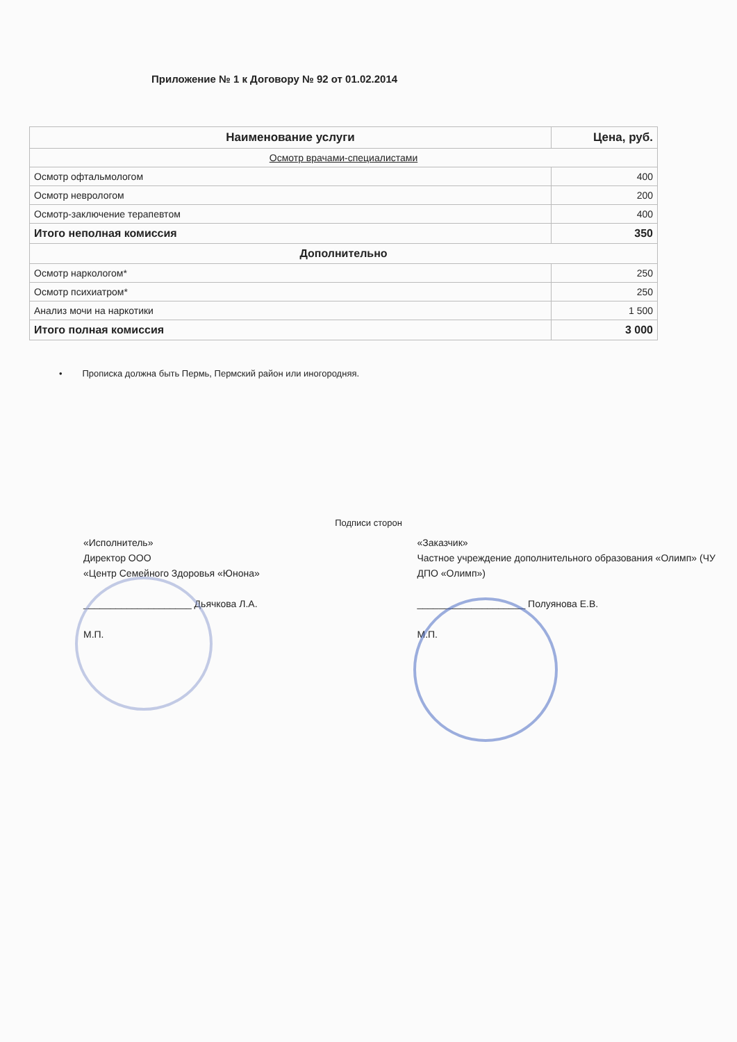Приложение № 1 к Договору № 92 от 01.02.2014
| Наименование услуги | Цена, руб. |
| --- | --- |
| Осмотр врачами-специалистами | |
| Осмотр офтальмологом | 400 |
| Осмотр неврологом | 200 |
| Осмотр-заключение терапевтом | 400 |
| Итого неполная комиссия | 350 |
| Дополнительно | |
| Осмотр наркологом* | 250 |
| Осмотр психиатром* | 250 |
| Анализ мочи на наркотики | 1 500 |
| Итого полная комиссия | 3 000 |
• Прописка должна быть Пермь, Пермский район или иногородняя.
Подписи сторон
«Исполнитель»
Директор ООО
«Центр Семейного Здоровья «Юнона»
____________________ Дьячкова Л.А.
М.П.
«Заказчик»
Частное учреждение дополнительного образования «Олимп» (ЧУ ДПО «Олимп»)
____________________ Полуянова Е.В.
М.П.